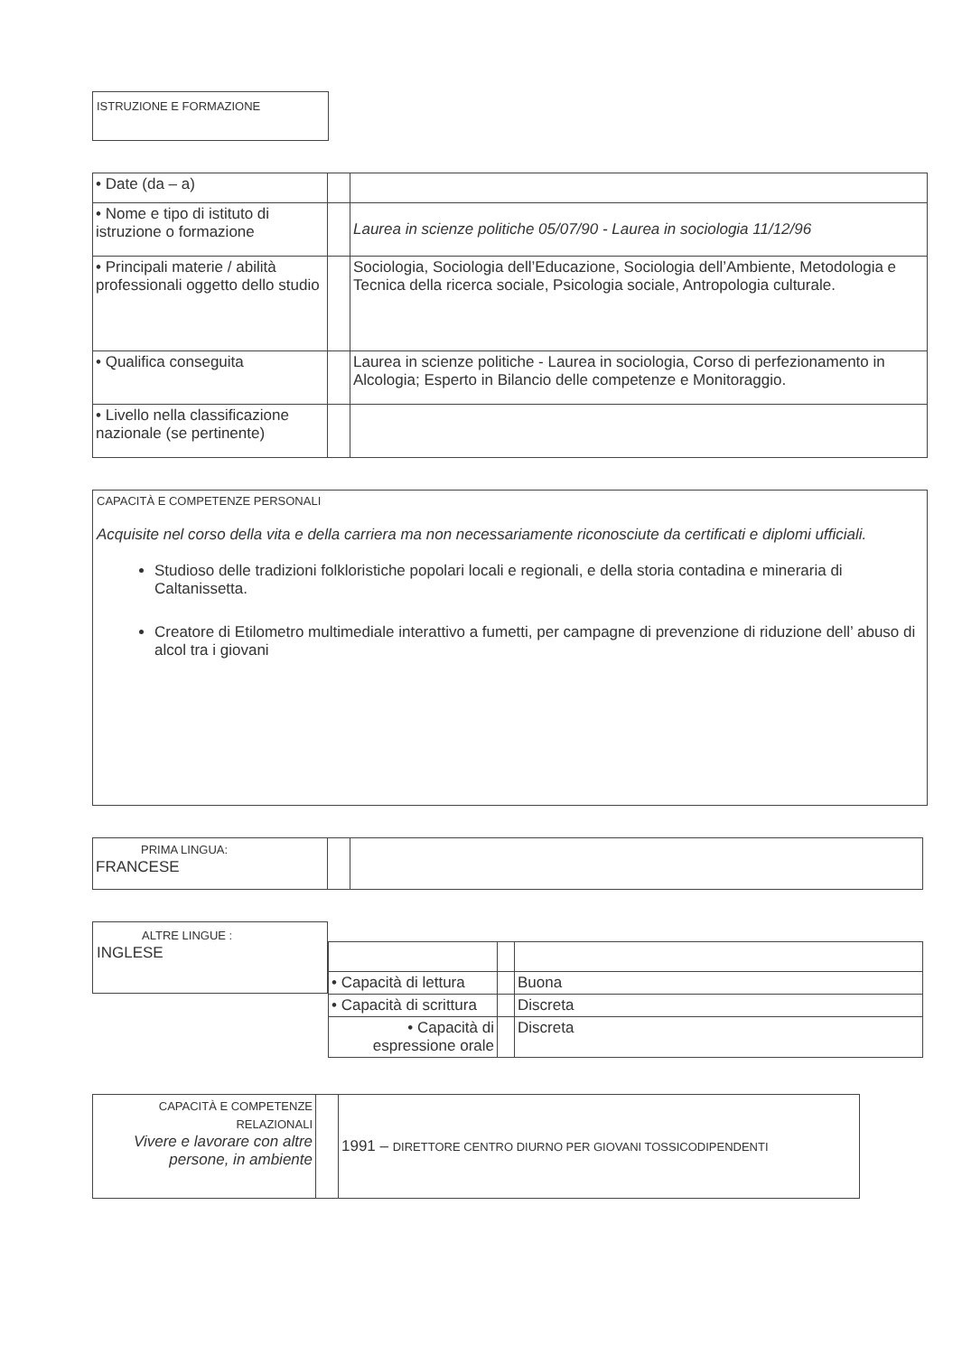ISTRUZIONE E FORMAZIONE
| • Date (da – a) | | |
| • Nome e tipo di istituto di istruzione o formazione | | Laurea in scienze politiche 05/07/90 - Laurea in sociologia 11/12/96 |
| • Principali materie / abilità professionali oggetto dello studio | | Sociologia, Sociologia dell’Educazione, Sociologia dell’Ambiente, Metodologia e Tecnica della ricerca sociale, Psicologia sociale, Antropologia culturale. |
| • Qualifica conseguita | | Laurea in scienze politiche - Laurea in sociologia, Corso di perfezionamento in Alcologia; Esperto in Bilancio delle competenze e Monitoraggio. |
| • Livello nella classificazione nazionale (se pertinente) | | |
CAPACITÀ E COMPETENZE PERSONALI
Acquisite nel corso della vita e della carriera ma non necessariamente riconosciute da certificati e diplomi ufficiali.
Studioso delle tradizioni folkloristiche popolari locali e regionali, e della storia contadina e mineraria di Caltanissetta.
Creatore di Etilometro multimediale interattivo a fumetti, per campagne di prevenzione di riduzione dell’ abuso di alcol tra i giovani
| PRIMA LINGUA: FRANCESE | | |
ALTRE LINGUE :
INGLESE
| • Capacità di lettura | | Buona |
| • Capacità di scrittura | | Discreta |
| • Capacità di espressione orale | | Discreta |
| CAPACITÀ E COMPETENZE RELAZIONALI Vivere e lavorare con altre persone, in ambiente | | 1991 – DIRETTORE CENTRO DIURNO PER GIOVANI TOSSICODIPENDENTI |